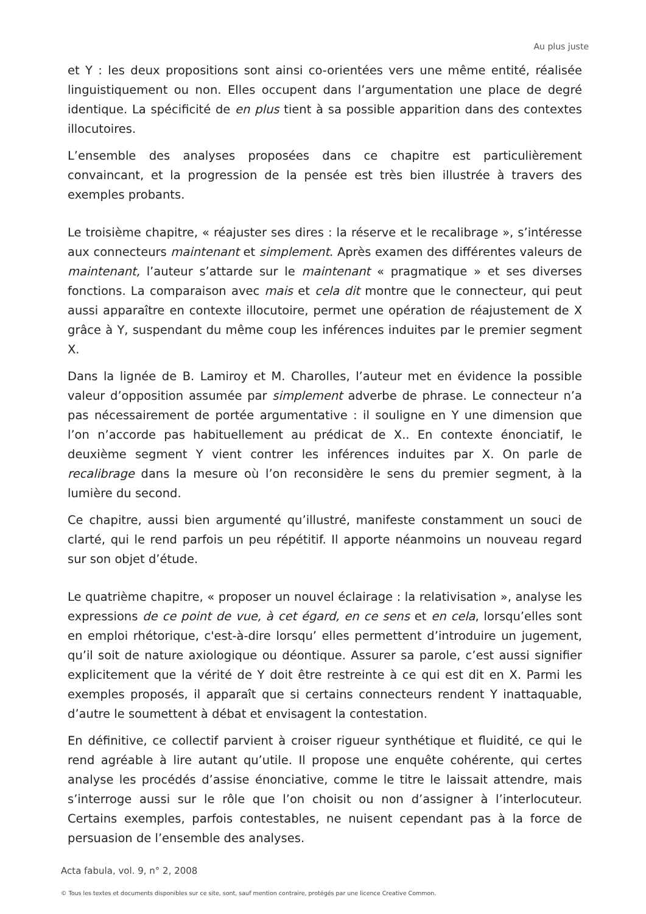Au plus juste
et Y : les deux propositions sont ainsi co-orientées vers une même entité, réalisée linguistiquement ou non. Elles occupent dans l’argumentation une place de degré identique. La spécificité de en plus tient à sa possible apparition dans des contextes illocutoires.
L’ensemble des analyses proposées dans ce chapitre est particulièrement convaincant, et la progression de la pensée est très bien illustrée à travers des exemples probants.
Le troisième chapitre, « réajuster ses dires : la réserve et le recalibrage », s’intéresse aux connecteurs maintenant et simplement. Après examen des différentes valeurs de maintenant, l’auteur s’attarde sur le maintenant « pragmatique » et ses diverses fonctions. La comparaison avec mais et cela dit montre que le connecteur, qui peut aussi apparaître en contexte illocutoire, permet une opération de réajustement de X grâce à Y, suspendant du même coup les inférences induites par le premier segment X.
Dans la lignée de B. Lamiroy et M. Charolles, l’auteur met en évidence la possible valeur d’opposition assumée par simplement adverbe de phrase. Le connecteur n’a pas nécessairement de portée argumentative : il souligne en Y une dimension que l’on n’accorde pas habituellement au prédicat de X.. En contexte énonciatif, le deuxième segment Y vient contrer les inférences induites par X. On parle de recalibrage dans la mesure où l’on reconsidère le sens du premier segment, à la lumière du second.
Ce chapitre, aussi bien argumenté qu’illustré, manifeste constamment un souci de clarté, qui le rend parfois un peu répétitif. Il apporte néanmoins un nouveau regard sur son objet d’étude.
Le quatrième chapitre, « proposer un nouvel éclairage : la relativisation », analyse les expressions de ce point de vue, à cet égard, en ce sens et en cela, lorsqu’elles sont en emploi rhétorique, c'est-à-dire lorsqu’ elles permettent d’introduire un jugement, qu’il soit de nature axiologique ou déontique. Assurer sa parole, c’est aussi signifier explicitement que la vérité de Y doit être restreinte à ce qui est dit en X. Parmi les exemples proposés, il apparaît que si certains connecteurs rendent Y inattaquable, d’autre le soumettent à débat et envisagent la contestation.
En définitive, ce collectif parvient à croiser rigueur synthétique et fluidité, ce qui le rend agréable à lire autant qu’utile. Il propose une enquête cohérente, qui certes analyse les procédés d’assise énonciative, comme le titre le laissait attendre, mais s’interroge aussi sur le rôle que l’on choisit ou non d’assigner à l’interlocuteur. Certains exemples, parfois contestables, ne nuisent cependant pas à la force de persuasion de l’ensemble des analyses.
Acta fabula, vol. 9, n° 2, 2008
© Tous les textes et documents disponibles sur ce site, sont, sauf mention contraire, protégés par une licence Creative Common.